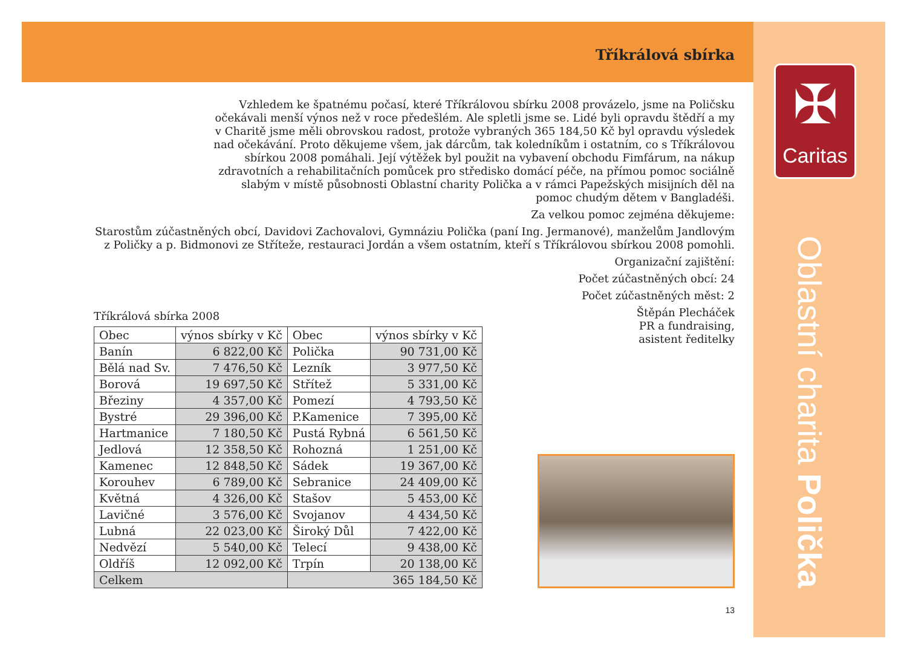✠
Caritas
Oblastní charita Polička
Tříkrálová sbírka
Vzhledem ke špatnému počasí, které Tříkrálovou sbírku 2008 provázelo, jsme na Poličsku očekávali menší výnos než v roce předešlém. Ale spletli jsme se. Lidé byli opravdu štědří a my v Charitě jsme měli obrovskou radost, protože vybraných 365 184,50 Kč byl opravdu výsledek nad očekávání. Proto děkujeme všem, jak dárcům, tak koledníkům i ostatním, co s Tříkrálovou sbírkou 2008 pomáhali. Její výtěžek byl použit na vybavení obchodu Fimfárum, na nákup zdravotních a rehabilitačních pomůcek pro středisko domácí péče, na přímou pomoc sociálně slabým v místě působnosti Oblastní charity Polička a v rámci Papežských misijních děl na pomoc chudým dětem v Bangladéši.
Za velkou pomoc zejména děkujeme:
Starostům zúčastněných obcí, Davidovi Zachovalovi, Gymnáziu Polička (paní Ing. Jermanové), manželům Jandlovým z Poličky a p. Bidmonovi ze Střítеže, restauraci Jordán a všem ostatním, kteří s Tříkrálovou sbírkou 2008 pomohli.
Organizační zajištění:
Počet zúčastněných obcí: 24
Počet zúčastněných měst: 2
Tříkrálová sbírka 2008
| Obec | výnos sbírky v Kč | Obec | výnos sbírky v Kč |
| --- | --- | --- | --- |
| Banín | 6 822,00 Kč | Polička | 90 731,00 Kč |
| Bělá nad Sv. | 7 476,50 Kč | Lezník | 3 977,50 Kč |
| Borová | 19 697,50 Kč | Střítež | 5 331,00 Kč |
| Březiny | 4 357,00 Kč | Pomezí | 4 793,50 Kč |
| Bystré | 29 396,00 Kč | P.Kamenice | 7 395,00 Kč |
| Hartmanice | 7 180,50 Kč | Pustá Rybná | 6 561,50 Kč |
| Jedlová | 12 358,50 Kč | Rohozná | 1 251,00 Kč |
| Kamenec | 12 848,50 Kč | Sádek | 19 367,00 Kč |
| Korouhev | 6 789,00 Kč | Sebranice | 24 409,00 Kč |
| Květná | 4 326,00 Kč | Stašov | 5 453,00 Kč |
| Lavičné | 3 576,00 Kč | Svojanov | 4 434,50 Kč |
| Lubná | 22 023,00 Kč | Široký Důl | 7 422,00 Kč |
| Nedvězí | 5 540,00 Kč | Telecí | 9 438,00 Kč |
| Oldříš | 12 092,00 Kč | Trpín | 20 138,00 Kč |
| Celkem | | 365 184,50 Kč | |
Štěpán Plecháček
PR a fundraising,
asistent ředitelky
13